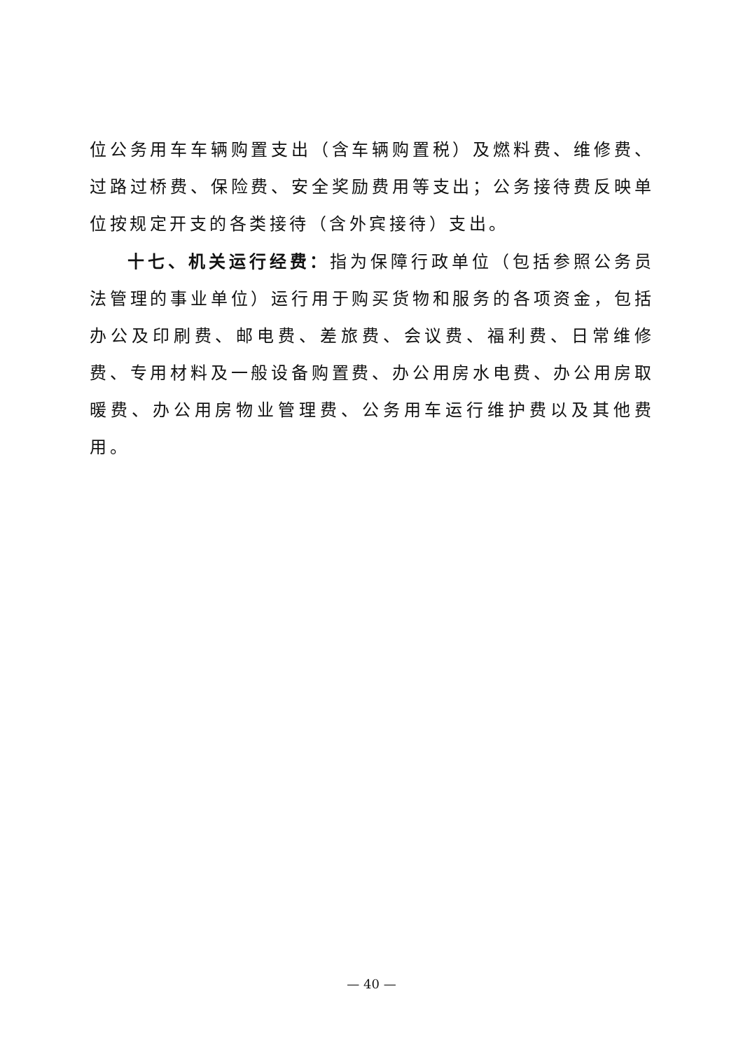位公务用车车辆购置支出（含车辆购置税）及燃料费、维修费、过路过桥费、保险费、安全奖励费用等支出；公务接待费反映单位按规定开支的各类接待（含外宾接待）支出。
十七、机关运行经费：指为保障行政单位（包括参照公务员法管理的事业单位）运行用于购买货物和服务的各项资金，包括办公及印刷费、邮电费、差旅费、会议费、福利费、日常维修费、专用材料及一般设备购置费、办公用房水电费、办公用房取暖费、办公用房物业管理费、公务用车运行维护费以及其他费用。
— 40 —